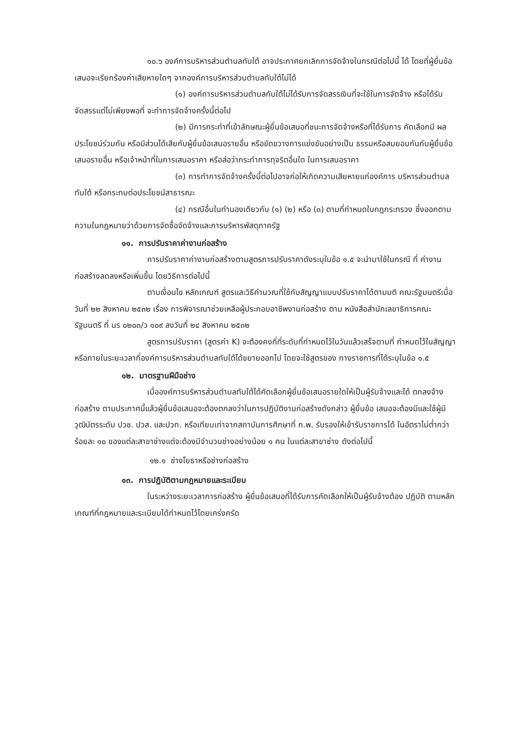๑๐.๖ องค์การบริหารส่วนตำบลทับใต้ อาจประกาศยกเลิกการจัดจ้างในกรณีต่อไปนี้ ได้ โดยที่ผู้ยื่นข้อเสนอจะเรียกร้องค่าเสียหายใดๆ จากองค์การบริหารส่วนตำบลทับใต้ไม่ได้
(๑) องค์การบริหารส่วนตำบลทับใต้ไม่ได้รับการจัดสรรเงินที่จะใช้ในการจัดจ้าง หรือได้รับจัดสรรแต่ไม่เพียงพอที่ จะทำการจัดจ้างครั้งนี้ต่อไป
(๒) มีการกระทำที่เข้าลักษณะผู้ยื่นข้อเสนอที่ชนะการจัดจ้างหรือที่ได้รับการ คัดเลือกมี ผลประโยชน์ร่วมกัน หรือมีส่วนได้เสียกับผู้ยื่นข้อเสนอรายอื่น หรือขัดขวางการแข่งขันอย่างเป็น ธรรมหรือสมยอมกันกับผู้ยื่นข้อเสนอรายอื่น หรือเจ้าหน้าที่ในการเสนอราคา หรือส่อว่ากระทำการทุจริตอื่นใด ในการเสนอราคา
(๓) การทำการจัดจ้างครั้งนี้ต่อไปอาจก่อให้เกิดความเสียหายแก่องค์การ บริหารส่วนตำบลทับใต้ หรือกระทบต่อประโยชน์สาธารณะ
(๔) กรณีอื่นในทำนองเดียวกับ (๑) (๒) หรือ (๓) ตามที่กำหนดในกฎกระทรวง ซึ่งออกตามความในกฎหมายว่าด้วยการจัดซื้อจัดจ้างและการบริหารพัสดุภาครัฐ
๑๑. การปรับราคาค่างานก่อสร้าง
การปรับราคาค่างานก่อสร้างตามสูตรการปรับราคาดังระบุในข้อ ๑.๕ จะนำมาใช้ในกรณี ที่ ค่างานก่อสร้างลดลงหรือเพิ่มขึ้น โดยวิธีการต่อไปนี้
ตามเงื่อนไข หลักเกณฑ์ สูตรและวิธีคำนวณที่ใช้กับสัญญาแบบปรับราคาได้ตามมติ คณะรัฐมนตรีเมื่อวันที่ ๒๒ สิงหาคม ๒๕๓๒ เรื่อง การพิจารณาช่วยเหลือผู้ประกอบอาชีพงานก่อสร้าง ตาม หนังสือสำนักเลขาธิการคณะรัฐมนตรี ที่ นร ๐๒๐๓/ว ๑๐๙ ลงวันที่ ๒๔ สิงหาคม ๒๕๓๒
สูตรการปรับราคา (สูตรค่า K) จะต้องคงที่ที่ระดับที่กำหนดไว้ในวันแล้วเสร็จตามที่ กำหนดไว้ในสัญญา หรือภายในระยะเวลาที่องค์การบริหารส่วนตำบลทับใต้ได้ขยายออกไป โดยจะใช้สูตรของ ทางราชการที่ได้ระบุในข้อ ๑.๕
๑๒. มาตรฐานฝีมือช่าง
เมื่อองค์การบริหารส่วนตำบลทับใต้ได้คัดเลือกผู้ยื่นข้อเสนอรายใดให้เป็นผู้รับจ้างและได้ ตกลงจ้างก่อสร้าง ตามประกาศนี้แล้วผู้ยื่นข้อเสนอจะต้องตกลงว่าในการปฏิบัติงานก่อสร้างดังกล่าว ผู้ยื่นข้อ เสนอจะต้องมีและใช้ผู้มีวุฒิบัตรระดับ ปวช. ปวส. และปวท. หรือเทียบเท่าจากสถาบันการศึกษาที่ ก.พ. รับรองให้เข้ารับราชการได้ ในอัตราไม่ต่ำกว่าร้อยละ ๑๐ ของแต่ละสาขาช่างแต่จะต้องมีจำนวนช่างอย่างน้อย ๑ คน ในแต่ละสาขาช่าง ดังต่อไปนี้
๑๒.๑ ช่างโยธาหรือช่างก่อสร้าง
๑๓. การปฏิบัติตามกฎหมายและระเบียบ
ในระหว่างระยะเวลาการก่อสร้าง ผู้ยื่นข้อเสนอที่ได้รับการคัดเลือกให้เป็นผู้รับจ้างต้อง ปฏิบัติ ตามหลักเกณฑ์ที่กฎหมายและระเบียบได้กำหนดไว้โดยเคร่งครัด